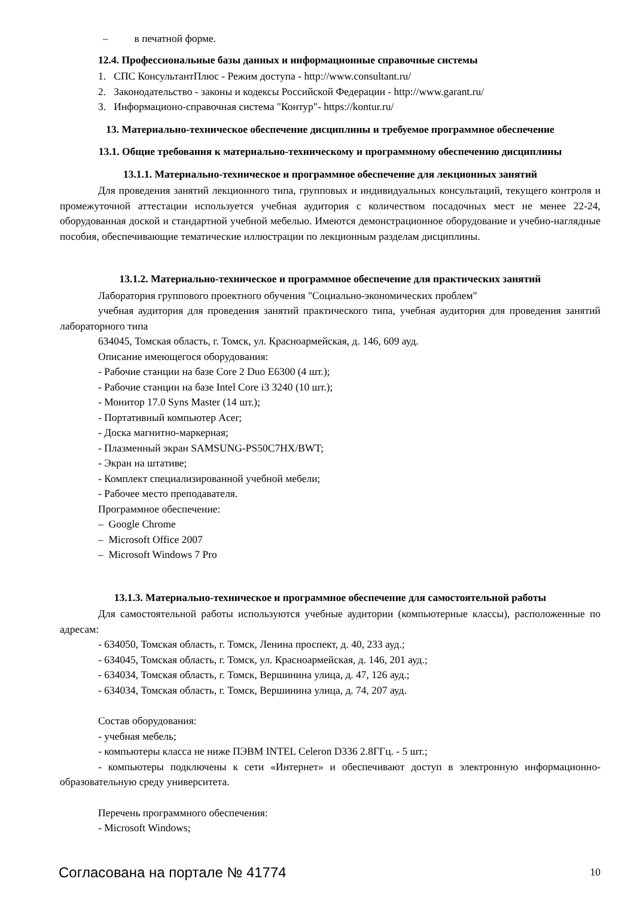– в печатной форме.
12.4. Профессиональные базы данных и информационные справочные системы
1. СПС КонсультантПлюс - Режим доступа - http://www.consultant.ru/
2. Законодательство - законы и кодексы Российской Федерации - http://www.garant.ru/
3. Информационо-справочная система "Контур"- https://kontur.ru/
13. Материально-техническое обеспечение дисциплины и требуемое программное обеспечение
13.1. Общие требования к материально-техническому и программному обеспечению дисциплины
13.1.1. Материально-техническое и программное обеспечение для лекционных занятий
Для проведения занятий лекционного типа, групповых и индивидуальных консультаций, текущего контроля и промежуточной аттестации используется учебная аудитория с количеством посадочных мест не менее 22-24, оборудованная доской и стандартной учебной мебелью. Имеются демонстрационное оборудование и учебно-наглядные пособия, обеспечивающие тематические иллюстрации по лекционным разделам дисциплины.
13.1.2. Материально-техническое и программное обеспечение для практических занятий
Лаборатория группового проектного обучения "Социально-экономических проблем"
учебная аудитория для проведения занятий практического типа, учебная аудитория для проведения занятий лабораторного типа
634045, Томская область, г. Томск, ул. Красноармейская, д. 146, 609 ауд.
Описание имеющегося оборудования:
- Рабочие станции на базе Core 2 Duo E6300 (4 шт.);
- Рабочие станции на базе Intel Core i3 3240 (10 шт.);
- Монитор 17.0 Syns Master (14 шт.);
- Портативный компьютер Acer;
- Доска магнитно-маркерная;
- Плазменный экран SAMSUNG-PS50C7HX/BWT;
- Экран на штативе;
- Комплект специализированной учебной мебели;
- Рабочее место преподавателя.
Программное обеспечение:
– Google Chrome
– Microsoft Office 2007
– Microsoft Windows 7 Pro
13.1.3. Материально-техническое и программное обеспечение для самостоятельной работы
Для самостоятельной работы используются учебные аудитории (компьютерные классы), расположенные по адресам:
- 634050, Томская область, г. Томск, Ленина проспект, д. 40, 233 ауд.;
- 634045, Томская область, г. Томск, ул. Красноармейская, д. 146, 201 ауд.;
- 634034, Томская область, г. Томск, Вершинина улица, д. 47, 126 ауд.;
- 634034, Томская область, г. Томск, Вершинина улица, д. 74, 207 ауд.
Состав оборудования:
- учебная мебель;
- компьютеры класса не ниже ПЭВМ INTEL Celeron D336 2.8ГГц. - 5 шт.;
- компьютеры подключены к сети «Интернет» и обеспечивают доступ в электронную информационно-образовательную среду университета.
Перечень программного обеспечения:
- Microsoft Windows;
Согласована на портале № 41774 10